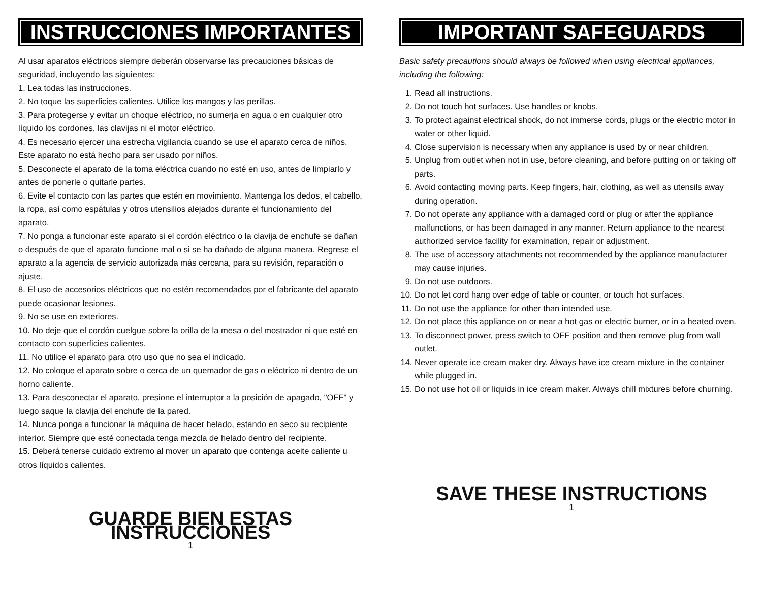INSTRUCCIONES IMPORTANTES
Al usar aparatos eléctricos siempre deberán observarse las precauciones básicas de seguridad, incluyendo las siguientes:
1. Lea todas las instrucciones.
2. No toque las superficies calientes. Utilice los mangos y las perillas.
3. Para protegerse y evitar un choque eléctrico, no sumerja en agua o en cualquier otro líquido los cordones, las clavijas ni el motor eléctrico.
4. Es necesario ejercer una estrecha vigilancia cuando se use el aparato cerca de niños. Este aparato no está hecho para ser usado por niños.
5. Desconecte el aparato de la toma eléctrica cuando no esté en uso, antes de limpiarlo y antes de ponerle o quitarle partes.
6. Evite el contacto con las partes que estén en movimiento. Mantenga los dedos, el cabello, la ropa, así como espátulas y otros utensilios alejados durante el funcionamiento del aparato.
7. No ponga a funcionar este aparato si el cordón eléctrico o la clavija de enchufe se dañan o después de que el aparato funcione mal o si se ha dañado de alguna manera. Regrese el aparato a la agencia de servicio autorizada más cercana, para su revisión, reparación o ajuste.
8. El uso de accesorios eléctricos que no estén recomendados por el fabricante del aparato puede ocasionar lesiones.
9. No se use en exteriores.
10. No deje que el cordón cuelgue sobre la orilla de la mesa o del mostrador ni que esté en contacto con superficies calientes.
11. No utilice el aparato para otro uso que no sea el indicado.
12. No coloque el aparato sobre o cerca de un quemador de gas o eléctrico ni dentro de un horno caliente.
13. Para desconectar el aparato, presione el interruptor a la posición de apagado, "OFF" y luego saque la clavija del enchufe de la pared.
14. Nunca ponga a funcionar la máquina de hacer helado, estando en seco su recipiente interior. Siempre que esté conectada tenga mezcla de helado dentro del recipiente.
15. Deberá tenerse cuidado extremo al mover un aparato que contenga aceite caliente u otros líquidos calientes.
GUARDE BIEN ESTAS INSTRUCCIONES
1
IMPORTANT SAFEGUARDS
Basic safety precautions should always be followed when using electrical appliances, including the following:
1. Read all instructions.
2. Do not touch hot surfaces. Use handles or knobs.
3. To protect against electrical shock, do not immerse cords, plugs or the electric motor in water or other liquid.
4. Close supervision is necessary when any appliance is used by or near children.
5. Unplug from outlet when not in use, before cleaning, and before putting on or taking off parts.
6. Avoid contacting moving parts. Keep fingers, hair, clothing, as well as utensils away during operation.
7. Do not operate any appliance with a damaged cord or plug or after the appliance malfunctions, or has been damaged in any manner. Return appliance to the nearest authorized service facility for examination, repair or adjustment.
8. The use of accessory attachments not recommended by the appliance manufacturer may cause injuries.
9. Do not use outdoors.
10. Do not let cord hang over edge of table or counter, or touch hot surfaces.
11. Do not use the appliance for other than intended use.
12. Do not place this appliance on or near a hot gas or electric burner, or in a heated oven.
13. To disconnect power, press switch to OFF position and then remove plug from wall outlet.
14. Never operate ice cream maker dry. Always have ice cream mixture in the container while plugged in.
15. Do not use hot oil or liquids in ice cream maker. Always chill mixtures before churning.
SAVE THESE INSTRUCTIONS
1